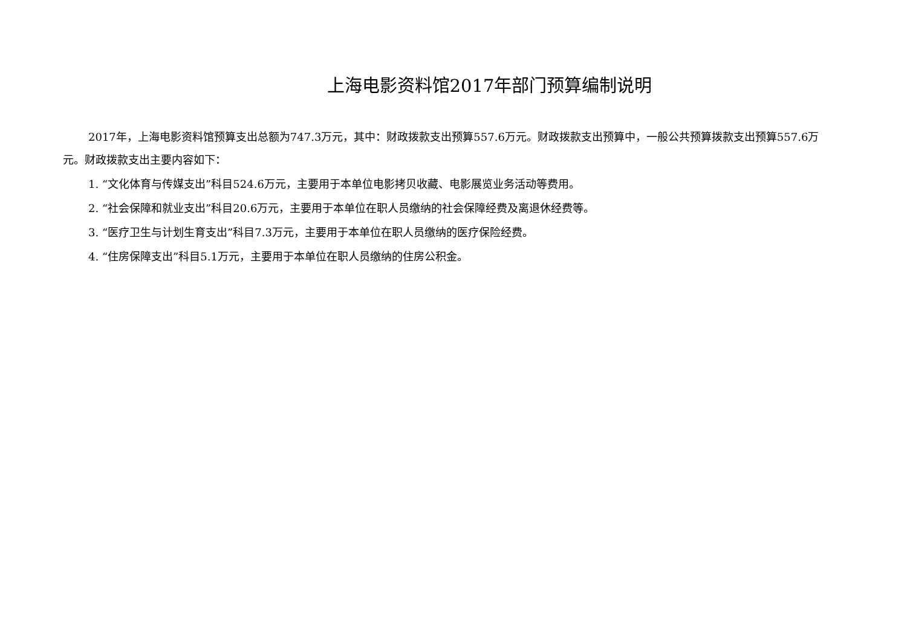上海电影资料馆2017年部门预算编制说明
2017年，上海电影资料馆预算支出总额为747.3万元，其中：财政拨款支出预算557.6万元。财政拨款支出预算中，一般公共预算拨款支出预算557.6万元。财政拨款支出主要内容如下：
1. “文化体育与传媒支出”科目524.6万元，主要用于本单位电影拷贝收藏、电影展览业务活动等费用。
2. “社会保障和就业支出”科目20.6万元，主要用于本单位在职人员缴纳的社会保障经费及离退休经费等。
3. “医疗卫生与计划生育支出”科目7.3万元，主要用于本单位在职人员缴纳的医疗保险经费。
4. “住房保障支出”科目5.1万元，主要用于本单位在职人员缴纳的住房公积金。